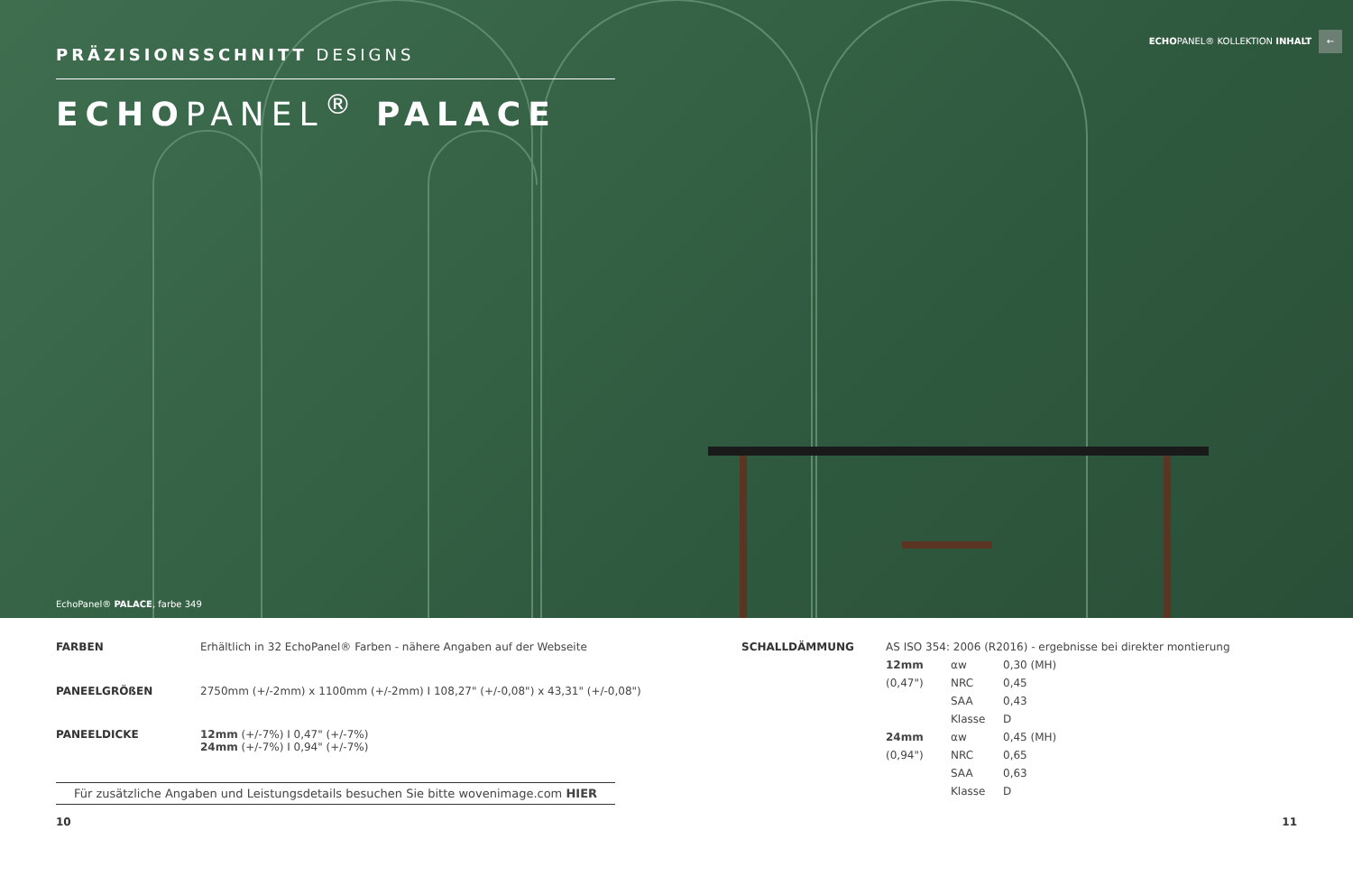PRÄZISIONSSCHNITT DESIGNS
ECHOPANEL® KOLLEKTION INHALT ←
ECHOPANEL<sup>®</sup> PALACE
EchoPanel® PALACE, farbe 349
| FARBEN | Erhältlich in 32 EchoPanel® Farben - nähere Angaben auf der Webseite |
| PANEELGRÖßEN | 2750mm (+/-2mm) x 1100mm (+/-2mm) I 108,27" (+/-0,08") x 43,31" (+/-0,08") |
| PANEELDICKE | 12mm (+/-7%) I 0,47" (+/-7%) 24mm (+/-7%) I 0,94" (+/-7%) |
| SCHALLDÄMMUNG | AS ISO 354: 2006 (R2016) - ergebnisse bei direkter montierung | | |
| | 12mm | αw | 0,30 (MH) |
| | (0,47") | NRC | 0,45 |
| | | SAA | 0,43 |
| | | Klasse | D |
| | 24mm | αw | 0,45 (MH) |
| | (0,94") | NRC | 0,65 |
| | | SAA | 0,63 |
| | | Klasse | D |
Für zusätzliche Angaben und Leistungsdetails besuchen Sie bitte wovenimage.com HIER
10 11